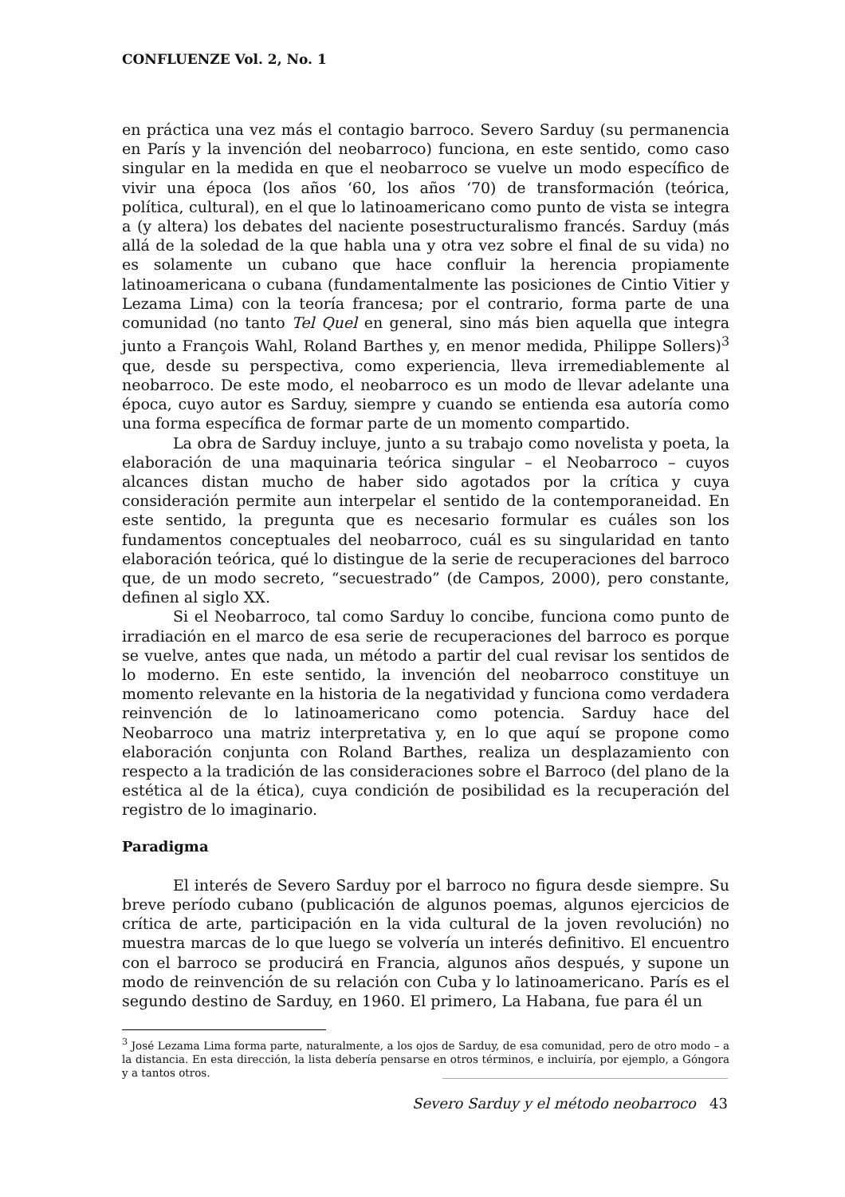CONFLUENZE Vol. 2, No. 1
en práctica una vez más el contagio barroco. Severo Sarduy (su permanencia en París y la invención del neobarroco) funciona, en este sentido, como caso singular en la medida en que el neobarroco se vuelve un modo específico de vivir una época (los años ‘60, los años ‘70) de transformación (teórica, política, cultural), en el que lo latinoamericano como punto de vista se integra a (y altera) los debates del naciente posestructuralismo francés. Sarduy (más allá de la soledad de la que habla una y otra vez sobre el final de su vida) no es solamente un cubano que hace confluir la herencia propiamente latinoamericana o cubana (fundamentalmente las posiciones de Cintio Vitier y Lezama Lima) con la teoría francesa; por el contrario, forma parte de una comunidad (no tanto Tel Quel en general, sino más bien aquella que integra junto a François Wahl, Roland Barthes y, en menor medida, Philippe Sollers)<sup>3</sup> que, desde su perspectiva, como experiencia, lleva irremediablemente al neobarroco. De este modo, el neobarroco es un modo de llevar adelante una época, cuyo autor es Sarduy, siempre y cuando se entienda esa autoría como una forma específica de formar parte de un momento compartido.
La obra de Sarduy incluye, junto a su trabajo como novelista y poeta, la elaboración de una maquinaria teórica singular – el Neobarroco – cuyos alcances distan mucho de haber sido agotados por la crítica y cuya consideración permite aun interpelar el sentido de la contemporaneidad. En este sentido, la pregunta que es necesario formular es cuáles son los fundamentos conceptuales del neobarroco, cuál es su singularidad en tanto elaboración teórica, qué lo distingue de la serie de recuperaciones del barroco que, de un modo secreto, “secuestrado” (de Campos, 2000), pero constante, definen al siglo XX.
Si el Neobarroco, tal como Sarduy lo concibe, funciona como punto de irradiación en el marco de esa serie de recuperaciones del barroco es porque se vuelve, antes que nada, un método a partir del cual revisar los sentidos de lo moderno. En este sentido, la invención del neobarroco constituye un momento relevante en la historia de la negatividad y funciona como verdadera reinvención de lo latinoamericano como potencia. Sarduy hace del Neobarroco una matriz interpretativa y, en lo que aquí se propone como elaboración conjunta con Roland Barthes, realiza un desplazamiento con respecto a la tradición de las consideraciones sobre el Barroco (del plano de la estética al de la ética), cuya condición de posibilidad es la recuperación del registro de lo imaginario.
Paradigma
El interés de Severo Sarduy por el barroco no figura desde siempre. Su breve período cubano (publicación de algunos poemas, algunos ejercicios de crítica de arte, participación en la vida cultural de la joven revolución) no muestra marcas de lo que luego se volvería un interés definitivo. El encuentro con el barroco se producirá en Francia, algunos años después, y supone un modo de reinvención de su relación con Cuba y lo latinoamericano. París es el segundo destino de Sarduy, en 1960. El primero, La Habana, fue para él un
<sup>3</sup> José Lezama Lima forma parte, naturalmente, a los ojos de Sarduy, de esa comunidad, pero de otro modo – a la distancia. En esta dirección, la lista debería pensarse en otros términos, e incluiría, por ejemplo, a Góngora y a tantos otros.
Severo Sarduy y el método neobarroco 43